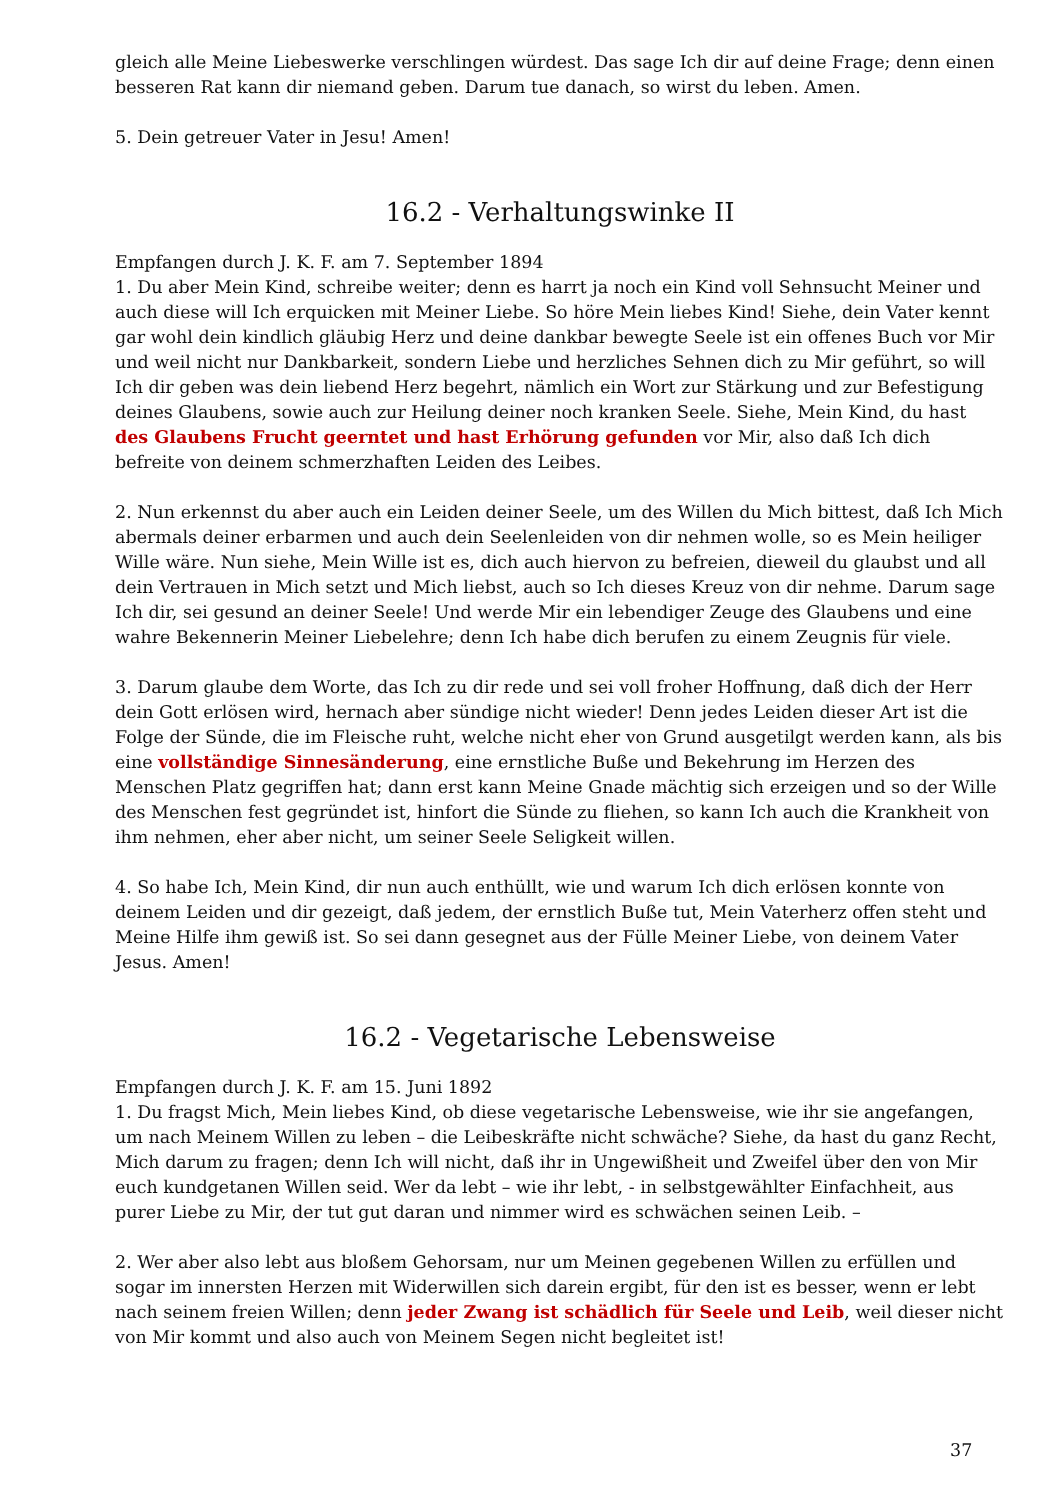gleich alle Meine Liebeswerke verschlingen würdest. Das sage Ich dir auf deine Frage; denn einen besseren Rat kann dir niemand geben. Darum tue danach, so wirst du leben. Amen.
5. Dein getreuer Vater in Jesu! Amen!
16.2 - Verhaltungswinke II
Empfangen durch J. K. F. am 7. September 1894
1. Du aber Mein Kind, schreibe weiter; denn es harrt ja noch ein Kind voll Sehnsucht Meiner und auch diese will Ich erquicken mit Meiner Liebe. So höre Mein liebes Kind! Siehe, dein Vater kennt gar wohl dein kindlich gläubig Herz und deine dankbar bewegte Seele ist ein offenes Buch vor Mir und weil nicht nur Dankbarkeit, sondern Liebe und herzliches Sehnen dich zu Mir geführt, so will Ich dir geben was dein liebend Herz begehrt, nämlich ein Wort zur Stärkung und zur Befestigung deines Glaubens, sowie auch zur Heilung deiner noch kranken Seele. Siehe, Mein Kind, du hast des Glaubens Frucht geerntet und hast Erhörung gefunden vor Mir, also daß Ich dich befreite von deinem schmerzhaften Leiden des Leibes.
2. Nun erkennst du aber auch ein Leiden deiner Seele, um des Willen du Mich bittest, daß Ich Mich abermals deiner erbarmen und auch dein Seelenleiden von dir nehmen wolle, so es Mein heiliger Wille wäre. Nun siehe, Mein Wille ist es, dich auch hiervon zu befreien, dieweil du glaubst und all dein Vertrauen in Mich setzt und Mich liebst, auch so Ich dieses Kreuz von dir nehme. Darum sage Ich dir, sei gesund an deiner Seele! Und werde Mir ein lebendiger Zeuge des Glaubens und eine wahre Bekennerin Meiner Liebelehre; denn Ich habe dich berufen zu einem Zeugnis für viele.
3. Darum glaube dem Worte, das Ich zu dir rede und sei voll froher Hoffnung, daß dich der Herr dein Gott erlösen wird, hernach aber sündige nicht wieder! Denn jedes Leiden dieser Art ist die Folge der Sünde, die im Fleische ruht, welche nicht eher von Grund ausgetilgt werden kann, als bis eine vollständige Sinnesänderung, eine ernstliche Buße und Bekehrung im Herzen des Menschen Platz gegriffen hat; dann erst kann Meine Gnade mächtig sich erzeigen und so der Wille des Menschen fest gegründet ist, hinfort die Sünde zu fliehen, so kann Ich auch die Krankheit von ihm nehmen, eher aber nicht, um seiner Seele Seligkeit willen.
4. So habe Ich, Mein Kind, dir nun auch enthüllt, wie und warum Ich dich erlösen konnte von deinem Leiden und dir gezeigt, daß jedem, der ernstlich Buße tut, Mein Vaterherz offen steht und Meine Hilfe ihm gewiß ist. So sei dann gesegnet aus der Fülle Meiner Liebe, von deinem Vater Jesus. Amen!
16.2 - Vegetarische Lebensweise
Empfangen durch J. K. F. am 15. Juni 1892
1. Du fragst Mich, Mein liebes Kind, ob diese vegetarische Lebensweise, wie ihr sie angefangen, um nach Meinem Willen zu leben – die Leibeskräfte nicht schwäche? Siehe, da hast du ganz Recht, Mich darum zu fragen; denn Ich will nicht, daß ihr in Ungewißheit und Zweifel über den von Mir euch kundgetanen Willen seid. Wer da lebt – wie ihr lebt, - in selbstgewählter Einfachheit, aus purer Liebe zu Mir, der tut gut daran und nimmer wird es schwächen seinen Leib. –
2. Wer aber also lebt aus bloßem Gehorsam, nur um Meinen gegebenen Willen zu erfüllen und sogar im innersten Herzen mit Widerwillen sich darein ergibt, für den ist es besser, wenn er lebt nach seinem freien Willen; denn jeder Zwang ist schädlich für Seele und Leib, weil dieser nicht von Mir kommt und also auch von Meinem Segen nicht begleitet ist!
37